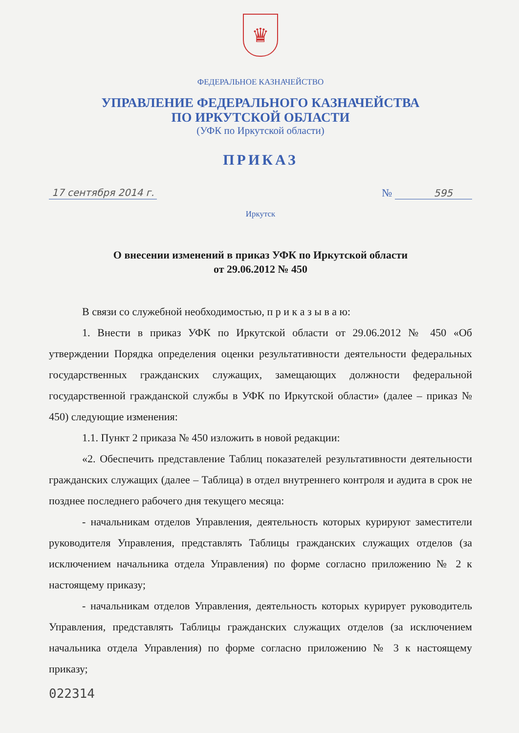♛
ФЕДЕРАЛЬНОЕ КАЗНАЧЕЙСТВО
УПРАВЛЕНИЕ ФЕДЕРАЛЬНОГО КАЗНАЧЕЙСТВА
ПО ИРКУТСКОЙ ОБЛАСТИ
(УФК по Иркутской области)
ПРИКАЗ
17 сентября 2014 г. № 595
Иркутск
О внесении изменений в приказ УФК по Иркутской области
от 29.06.2012 № 450
В связи со служебной необходимостью, п р и к а з ы в а ю:
1. Внести в приказ УФК по Иркутской области от 29.06.2012 № 450 «Об утверждении Порядка определения оценки результативности деятельности федеральных государственных гражданских служащих, замещающих должности федеральной государственной гражданской службы в УФК по Иркутской области» (далее – приказ № 450) следующие изменения:
1.1. Пункт 2 приказа № 450 изложить в новой редакции:
«2. Обеспечить представление Таблиц показателей результативности деятельности гражданских служащих (далее – Таблица) в отдел внутреннего контроля и аудита в срок не позднее последнего рабочего дня текущего месяца:
- начальникам отделов Управления, деятельность которых курируют заместители руководителя Управления, представлять Таблицы гражданских служащих отделов (за исключением начальника отдела Управления) по форме согласно приложению № 2 к настоящему приказу;
- начальникам отделов Управления, деятельность которых курирует руководитель Управления, представлять Таблицы гражданских служащих отделов (за исключением начальника отдела Управления) по форме согласно приложению № 3 к настоящему приказу;
022314